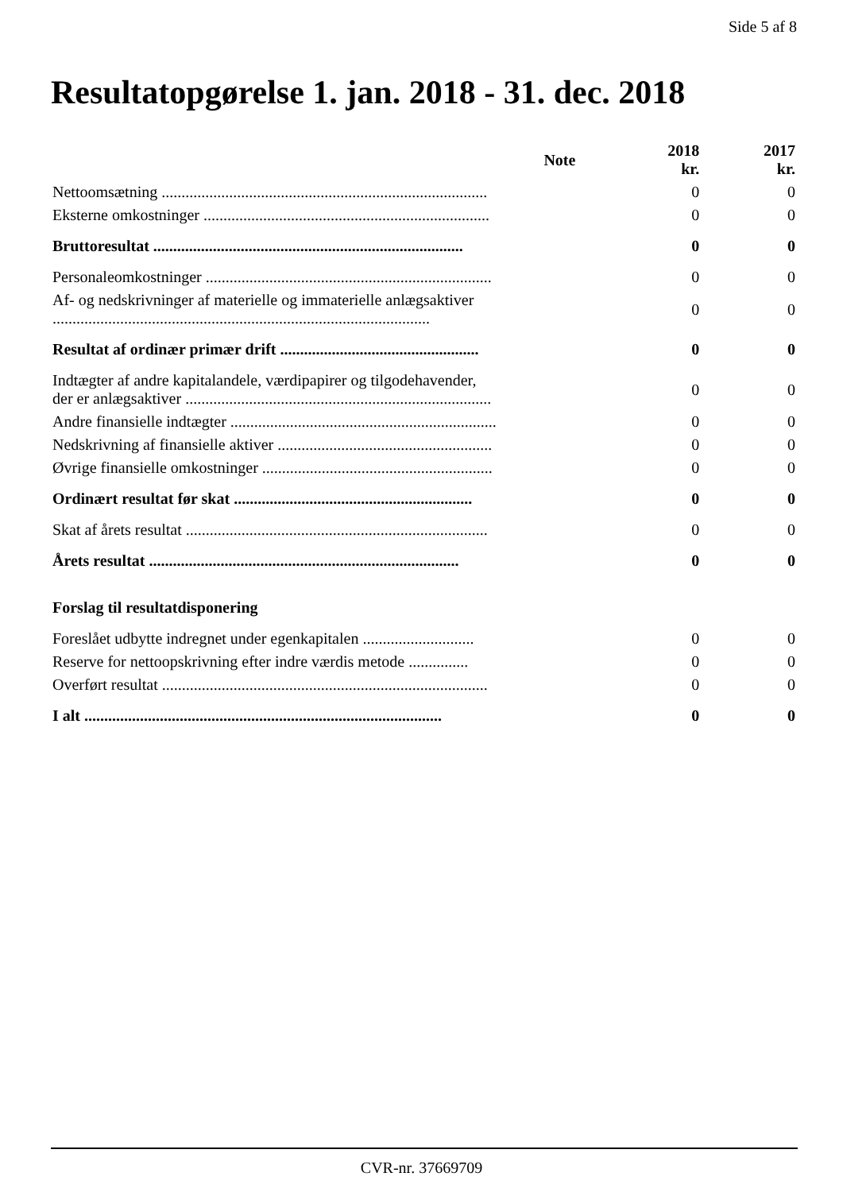Side 5 af 8
Resultatopgørelse 1. jan. 2018 - 31. dec. 2018
| | Note | 2018 kr. | 2017 kr. |
| --- | --- | --- | --- |
| Nettoomsætning .................................................................................. | | 0 | 0 |
| Eksterne omkostninger ........................................................................ | | 0 | 0 |
| Bruttoresultat .............................................................................. | | 0 | 0 |
| Personaleomkostninger ........................................................................ | | 0 | 0 |
| Af- og nedskrivninger af materielle og immaterielle anlægsaktiver ............................................................................................... | | 0 | 0 |
| Resultat af ordinær primær drift .................................................. | | 0 | 0 |
| Indtægter af andre kapitalandele, værdipapirer og tilgodehavender, der er anlægsaktiver ............................................................................. | | 0 | 0 |
| Andre finansielle indtægter ................................................................... | | 0 | 0 |
| Nedskrivning af finansielle aktiver ...................................................... | | 0 | 0 |
| Øvrige finansielle omkostninger .......................................................... | | 0 | 0 |
| Ordinært resultat før skat ............................................................ | | 0 | 0 |
| Skat af årets resultat ............................................................................ | | 0 | 0 |
| Årets resultat .............................................................................. | | 0 | 0 |
| Forslag til resultatdisponering | | | |
| Foreslået udbytte indregnet under egenkapitalen ............................ | | 0 | 0 |
| Reserve for nettoopskrivning efter indre værdis metode ............... | | 0 | 0 |
| Overført resultat .................................................................................. | | 0 | 0 |
| I alt .......................................................................................... | | 0 | 0 |
CVR-nr. 37669709